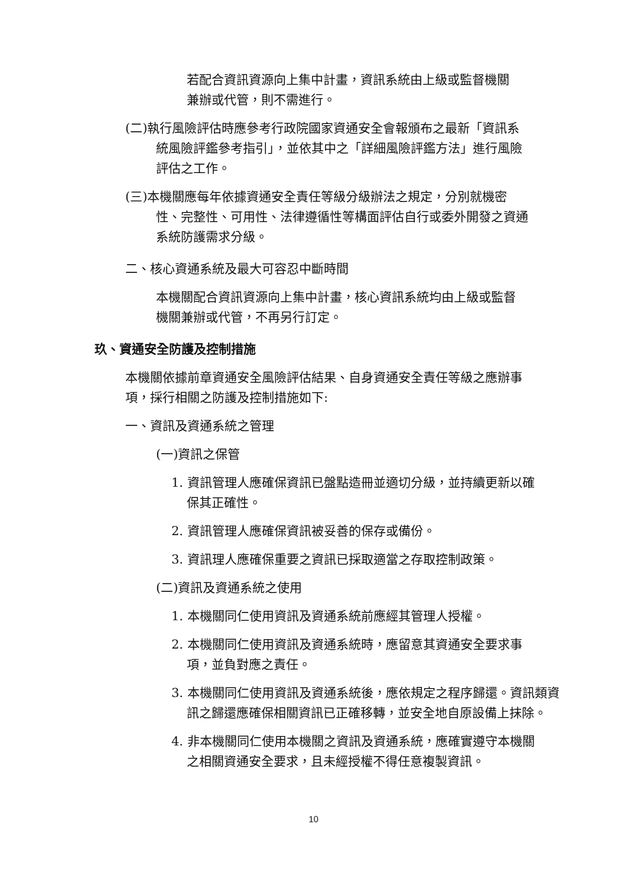若配合資訊資源向上集中計畫，資訊系統由上級或監督機關兼辦或代管，則不需進行。
(二)執行風險評估時應參考行政院國家資通安全會報頒布之最新「資訊系統風險評鑑參考指引」，並依其中之「詳細風險評鑑方法」進行風險評估之工作。
(三)本機關應每年依據資通安全責任等級分級辦法之規定，分別就機密性、完整性、可用性、法律遵循性等構面評估自行或委外開發之資通系統防護需求分級。
二、核心資通系統及最大可容忍中斷時間
本機關配合資訊資源向上集中計畫，核心資訊系統均由上級或監督機關兼辦或代管，不再另行訂定。
玖、資通安全防護及控制措施
本機關依據前章資通安全風險評估結果、自身資通安全責任等級之應辦事項，採行相關之防護及控制措施如下:
一、資訊及資通系統之管理
(一)資訊之保管
1. 資訊管理人應確保資訊已盤點造冊並適切分級，並持續更新以確保其正確性。
2. 資訊管理人應確保資訊被妥善的保存或備份。
3. 資訊理人應確保重要之資訊已採取適當之存取控制政策。
(二)資訊及資通系統之使用
1. 本機關同仁使用資訊及資通系統前應經其管理人授權。
2. 本機關同仁使用資訊及資通系統時，應留意其資通安全要求事項，並負對應之責任。
3. 本機關同仁使用資訊及資通系統後，應依規定之程序歸還。資訊類資訊之歸還應確保相關資訊已正確移轉，並安全地自原設備上抹除。
4. 非本機關同仁使用本機關之資訊及資通系統，應確實遵守本機關之相關資通安全要求，且未經授權不得任意複製資訊。
10